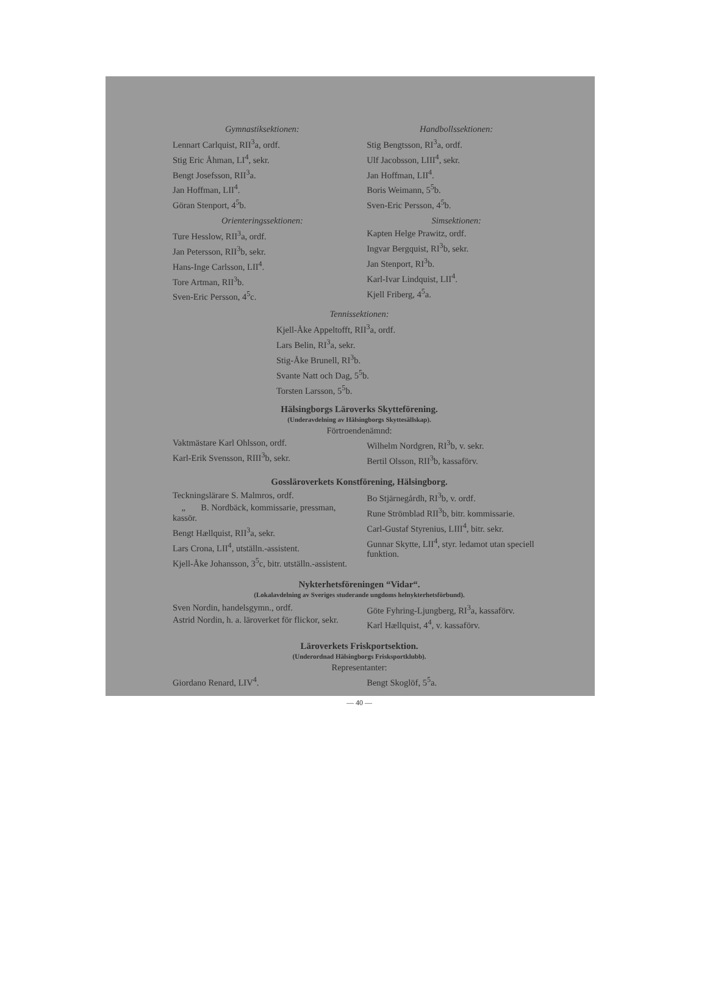Gymnastiksektionen:
Lennart Carlquist, RII<sup>3</sup>a, ordf.
Stig Eric Åhman, LI<sup>4</sup>, sekr.
Bengt Josefsson, RII<sup>3</sup>a.
Jan Hoffman, LII<sup>4</sup>.
Göran Stenport, 4<sup>5</sup>b.
Orienteringssektionen:
Ture Hesslow, RII<sup>3</sup>a, ordf.
Jan Petersson, RII<sup>3</sup>b, sekr.
Hans-Inge Carlsson, LII<sup>4</sup>.
Tore Artman, RII<sup>3</sup>b.
Sven-Eric Persson, 4<sup>5</sup>c.
Handbollssektionen:
Stig Bengtsson, RI<sup>3</sup>a, ordf.
Ulf Jacobsson, LIII<sup>4</sup>, sekr.
Jan Hoffman, LII<sup>4</sup>.
Boris Weimann, 5<sup>5</sup>b.
Sven-Eric Persson, 4<sup>5</sup>b.
Simsektionen:
Kapten Helge Prawitz, ordf.
Ingvar Bergquist, RI<sup>3</sup>b, sekr.
Jan Stenport, RI<sup>3</sup>b.
Karl-Ivar Lindquist, LII<sup>4</sup>.
Kjell Friberg, 4<sup>5</sup>a.
Tennissektionen:
Kjell-Åke Appeltofft, RII<sup>3</sup>a, ordf.
Lars Belin, RI<sup>3</sup>a, sekr.
Stig-Åke Brunell, RI<sup>3</sup>b.
Svante Natt och Dag, 5<sup>5</sup>b.
Torsten Larsson, 5<sup>5</sup>b.
Hälsingborgs Läroverks Skytteförening.
(Underavdelning av Hälsingborgs Skyttesällskap).
Förtroendenämnd:
Vaktmästare Karl Ohlsson, ordf.
Karl-Erik Svensson, RIII<sup>3</sup>b, sekr.
Wilhelm Nordgren, RI<sup>3</sup>b, v. sekr.
Bertil Olsson, RII<sup>3</sup>b, kassaförv.
Gossläroverkets Konstförening, Hälsingborg.
Teckningslärare S. Malmros, ordf.
„ B. Nordbäck, kommissarie, pressman, kassör.
Bengt Hællquist, RII<sup>3</sup>a, sekr.
Lars Crona, LII<sup>4</sup>, utställn.-assistent.
Kjell-Åke Johansson, 3<sup>5</sup>c, bitr. utställn.-assistent.
Bo Stjärnegårdh, RI<sup>3</sup>b, v. ordf.
Rune Strömblad RII<sup>3</sup>b, bitr. kommissarie.
Carl-Gustaf Styrenius, LIII<sup>4</sup>, bitr. sekr.
Gunnar Skytte, LII<sup>4</sup>, styr. ledamot utan speciell funktion.
Nykterhetsföreningen “Vidar“.
(Lokalavdelning av Sveriges studerande ungdoms helnykterhetsförbund).
Sven Nordin, handelsgymn., ordf.
Astrid Nordin, h. a. läroverket för flickor, sekr.
Göte Fyhring-Ljungberg, RI<sup>3</sup>a, kassaförv.
Karl Hællquist, 4<sup>4</sup>, v. kassaförv.
Läroverkets Friskportsektion.
(Underordnad Hälsingborgs Frisksportklubb).
Representanter:
Giordano Renard, LIV<sup>4</sup>. Bengt Skoglöf, 5<sup>5</sup>a.
— 40 —